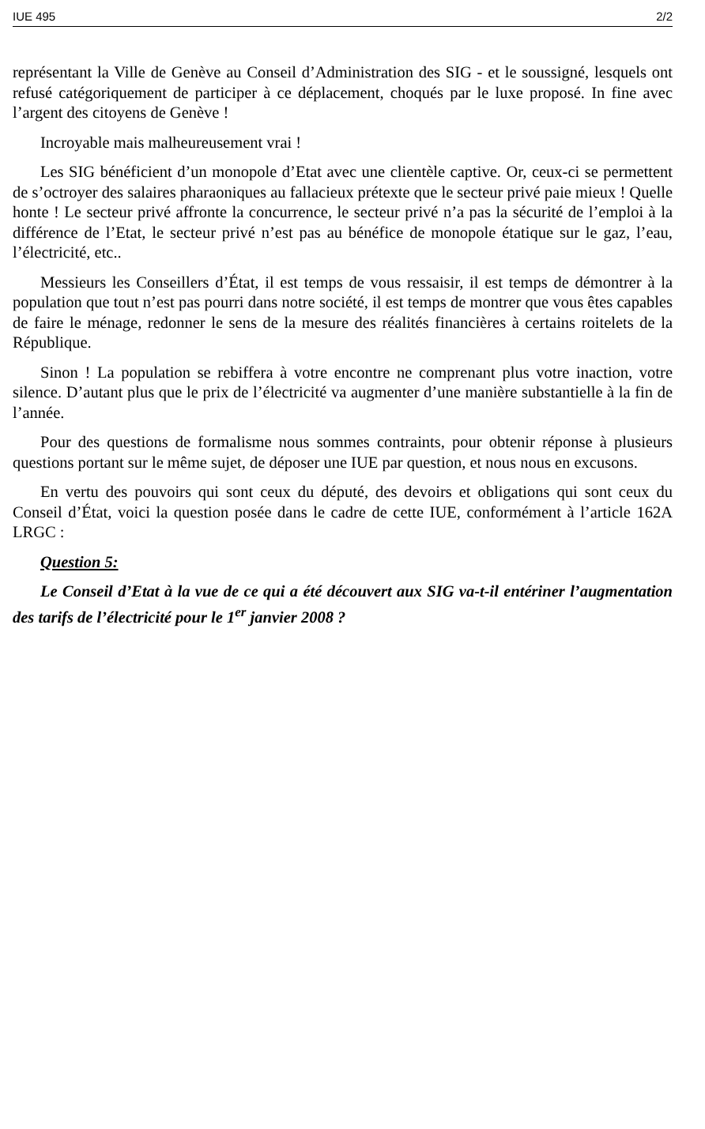IUE 495 2/2
représentant la Ville de Genève au Conseil d’Administration des SIG - et le soussigné, lesquels ont refusé catégoriquement de participer à ce déplacement, choqués par le luxe proposé. In fine avec l’argent des citoyens de Genève !
Incroyable mais malheureusement vrai !
Les SIG bénéficient d’un monopole d’Etat avec une clientèle captive. Or, ceux-ci se permettent de s’octroyer des salaires pharaoniques au fallacieux prétexte que le secteur privé paie mieux ! Quelle honte ! Le secteur privé affronte la concurrence, le secteur privé n’a pas la sécurité de l’emploi à la différence de l’Etat, le secteur privé n’est pas au bénéfice de monopole étatique sur le gaz, l’eau, l’électricité, etc..
Messieurs les Conseillers d’État, il est temps de vous ressaisir, il est temps de démontrer à la population que tout n’est pas pourri dans notre société, il est temps de montrer que vous êtes capables de faire le ménage, redonner le sens de la mesure des réalités financières à certains roitelets de la République.
Sinon ! La population se rebiffera à votre encontre ne comprenant plus votre inaction, votre silence. D’autant plus que le prix de l’électricité va augmenter d’une manière substantielle à la fin de l’année.
Pour des questions de formalisme nous sommes contraints, pour obtenir réponse à plusieurs questions portant sur le même sujet, de déposer une IUE par question, et nous nous en excusons.
En vertu des pouvoirs qui sont ceux du député, des devoirs et obligations qui sont ceux du Conseil d’État, voici la question posée dans le cadre de cette IUE, conformément à l’article 162A LRGC :
Question 5:
Le Conseil d’Etat à la vue de ce qui a été découvert aux SIG va-t-il entériner l’augmentation des tarifs de l’électricité pour le 1<sup>er</sup> janvier 2008 ?